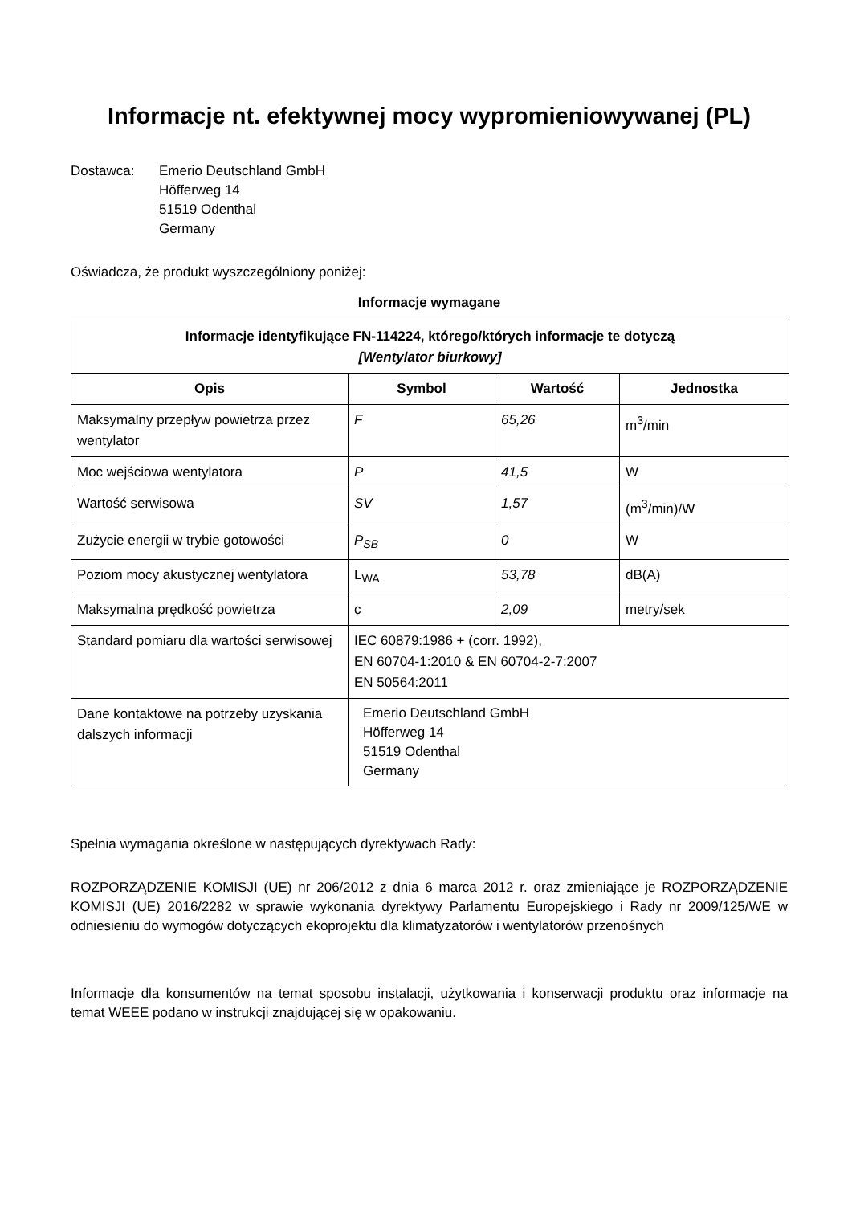Informacje nt. efektywnej mocy wypromieniowywanej (PL)
Dostawca: Emerio Deutschland GmbH
Höfferweg 14
51519 Odenthal
Germany
Oświadcza, że produkt wyszczególniony poniżej:
Informacje wymagane
| Informacje identyfikujące FN-114224, którego/których informacje te dotyczą [Wentylator biurkowy] | | | |
| --- | --- | --- | --- |
| Opis | Symbol | Wartość | Jednostka |
| Maksymalny przepływ powietrza przez wentylator | F | 65,26 | m<sup>3</sup>/min |
| Moc wejściowa wentylatora | P | 41,5 | W |
| Wartość serwisowa | SV | 1,57 | (m<sup>3</sup>/min)/W |
| Zużycie energii w trybie gotowości | P<sub>SB</sub> | 0 | W |
| Poziom mocy akustycznej wentylatora | L<sub>WA</sub> | 53,78 | dB(A) |
| Maksymalna prędkość powietrza | c | 2,09 | metry/sek |
| Standard pomiaru dla wartości serwisowej | IEC 60879:1986 + (corr. 1992), EN 60704-1:2010 & EN 60704-2-7:2007 EN 50564:2011 | | |
| Dane kontaktowe na potrzeby uzyskania dalszych informacji | Emerio Deutschland GmbH Höfferweg 14 51519 Odenthal Germany | | |
Spełnia wymagania określone w następujących dyrektywach Rady:
ROZPORZĄDZENIE KOMISJI (UE) nr 206/2012 z dnia 6 marca 2012 r. oraz zmieniające je ROZPORZĄDZENIE KOMISJI (UE) 2016/2282 w sprawie wykonania dyrektywy Parlamentu Europejskiego i Rady nr 2009/125/WE w odniesieniu do wymogów dotyczących ekoprojektu dla klimatyzatorów i wentylatorów przenośnych
Informacje dla konsumentów na temat sposobu instalacji, użytkowania i konserwacji produktu oraz informacje na temat WEEE podano w instrukcji znajdującej się w opakowaniu.